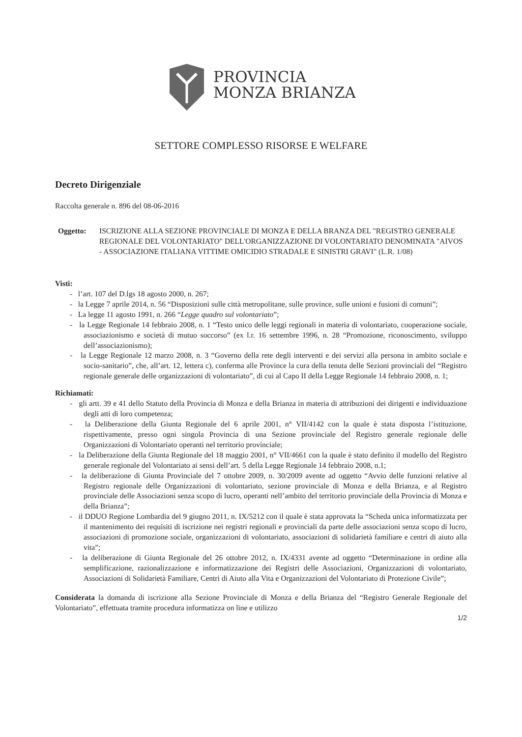PROVINCIA
MONZA BRIANZA
SETTORE COMPLESSO RISORSE E WELFARE
Decreto Dirigenziale
Raccolta generale n. 896 del 08-06-2016
Oggetto: ISCRIZIONE ALLA SEZIONE PROVINCIALE DI MONZA E DELLA BRANZA DEL "REGISTRO GENERALE REGIONALE DEL VOLONTARIATO" DELL'ORGANIZZAZIONE DI VOLONTARIATO DENOMINATA "AIVOS - ASSOCIAZIONE ITALIANA VITTIME OMICIDIO STRADALE E SINISTRI GRAVI" (L.R. 1/08)
Visti:
- l’art. 107 del D.lgs 18 agosto 2000, n. 267;
- la Legge 7 aprile 2014, n. 56 “Disposizioni sulle città metropolitane, sulle province, sulle unioni e fusioni di comuni”;
- La legge 11 agosto 1991, n. 266 “Legge quadro sul volontariato”;
- la Legge Regionale 14 febbraio 2008, n. 1 “Testo unico delle leggi regionali in materia di volontariato, cooperazione sociale, associazionismo e società di mutuo soccorso” (ex l.r. 16 settembre 1996, n. 28 “Promozione, riconoscimento, sviluppo dell’associazionismo);
- la Legge Regionale 12 marzo 2008, n. 3 “Governo della rete degli interventi e dei servizi alla persona in ambito sociale e socio-sanitario”, che, all’art. 12, lettera c), conferma alle Province la cura della tenuta delle Sezioni provinciali del “Registro regionale generale delle organizzazioni di volontariato”, di cui al Capo II della Legge Regionale 14 febbraio 2008, n. 1;
Richiamati:
- gli artt. 39 e 41 dello Statuto della Provincia di Monza e della Brianza in materia di attribuzioni dei dirigenti e individuazione degli atti di loro competenza;
- la Deliberazione della Giunta Regionale del 6 aprile 2001, n° VII/4142 con la quale è stata disposta l’istituzione, rispettivamente, presso ogni singola Provincia di una Sezione provinciale del Registro generale regionale delle Organizzazioni di Volontariato operanti nel territorio provinciale;
- la Deliberazione della Giunta Regionale del 18 maggio 2001, n° VII/4661 con la quale è stato definito il modello del Registro generale regionale del Volontariato ai sensi dell’art. 5 della Legge Regionale 14 febbraio 2008, n.1;
- la deliberazione di Giunta Provinciale del 7 ottobre 2009, n. 30/2009 avente ad oggetto “Avvio delle funzioni relative al Registro regionale delle Organizzazioni di volontariato, sezione provinciale di Monza e della Brianza, e al Registro provinciale delle Associazioni senza scopo di lucro, operanti nell’ambito del territorio provinciale della Provincia di Monza e della Brianza”;
- il DDUO Regione Lombardia del 9 giugno 2011, n. IX/5212 con il quale è stata approvata la “Scheda unica informatizzata per il mantenimento dei requisiti di iscrizione nei registri regionali e provinciali da parte delle associazioni senza scopo di lucro, associazioni di promozione sociale, organizzazioni di volontariato, associazioni di solidarietà familiare e centri di aiuto alla vita”;
- la deliberazione di Giunta Regionale del 26 ottobre 2012, n. IX/4331 avente ad oggetto “Determinazione in ordine alla semplificazione, razionalizzazione e informatizzazione dei Registri delle Associazioni, Organizzazioni di volontariato, Associazioni di Solidarietà Familiare, Centri di Aiuto alla Vita e Organizzazioni del Volontariato di Protezione Civile”;
Considerata la domanda di iscrizione alla Sezione Provinciale di Monza e della Brianza del “Registro Generale Regionale del Volontariato”, effettuata tramite procedura informatizza on line e utilizzo
1/2